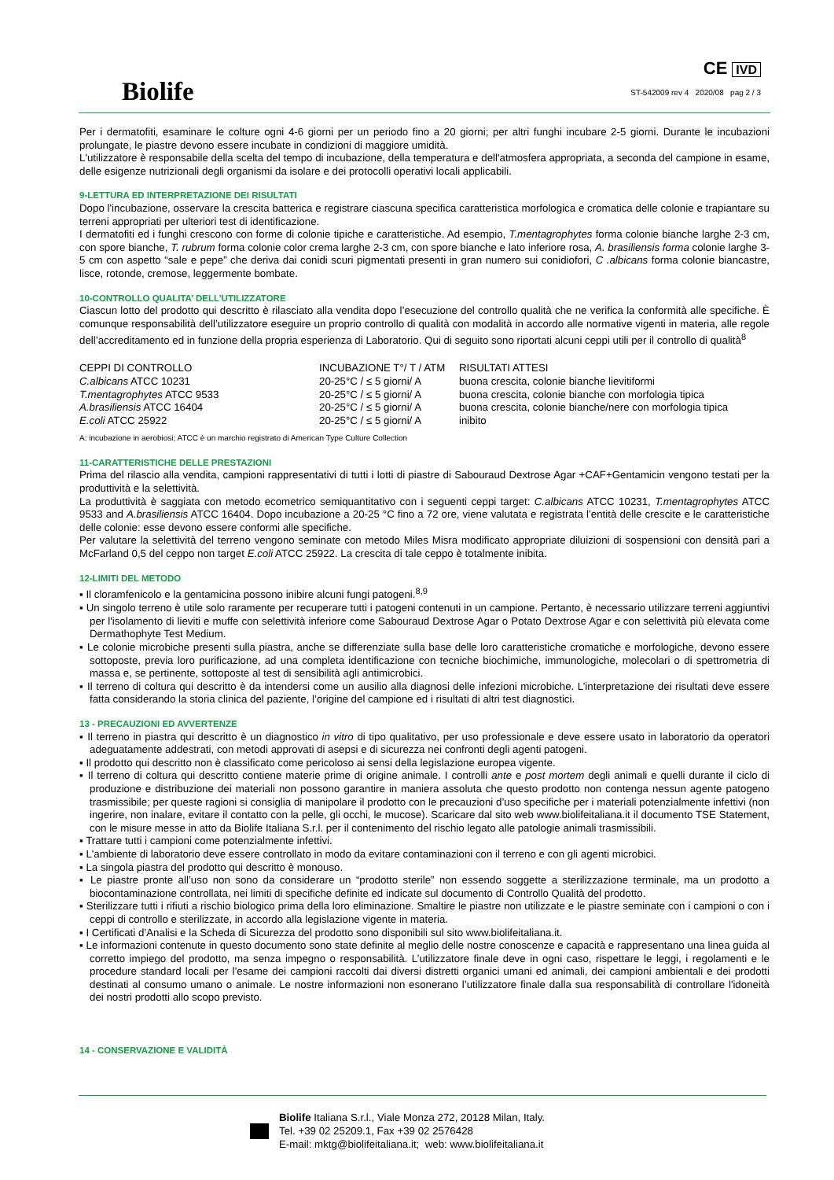Biolife
CE IVD
ST-542009 rev 4 2020/08 pag 2 / 3
Per i dermatofiti, esaminare le colture ogni 4-6 giorni per un periodo fino a 20 giorni; per altri funghi incubare 2-5 giorni. Durante le incubazioni prolungate, le piastre devono essere incubate in condizioni di maggiore umidità.
L'utilizzatore è responsabile della scelta del tempo di incubazione, della temperatura e dell'atmosfera appropriata, a seconda del campione in esame, delle esigenze nutrizionali degli organismi da isolare e dei protocolli operativi locali applicabili.
9-LETTURA ED INTERPRETAZIONE DEI RISULTATI
Dopo l'incubazione, osservare la crescita batterica e registrare ciascuna specifica caratteristica morfologica e cromatica delle colonie e trapiantare su terreni appropriati per ulteriori test di identificazione.
I dermatofiti ed i funghi crescono con forme di colonie tipiche e caratteristiche. Ad esempio, T.mentagrophytes forma colonie bianche larghe 2-3 cm, con spore bianche, T. rubrum forma colonie color crema larghe 2-3 cm, con spore bianche e lato inferiore rosa, A. brasiliensis forma colonie larghe 3-5 cm con aspetto “sale e pepe” che deriva dai conidi scuri pigmentati presenti in gran numero sui conidiofori, C .albicans forma colonie biancastre, lisce, rotonde, cremose, leggermente bombate.
10-CONTROLLO QUALITA’ DELL’UTILIZZATORE
Ciascun lotto del prodotto qui descritto è rilasciato alla vendita dopo l’esecuzione del controllo qualità che ne verifica la conformità alle specifiche. È comunque responsabilità dell’utilizzatore eseguire un proprio controllo di qualità con modalità in accordo alle normative vigenti in materia, alle regole dell’accreditamento ed in funzione della propria esperienza di Laboratorio. Qui di seguito sono riportati alcuni ceppi utili per il controllo di qualità<sup>8</sup>
| CEPPI DI CONTROLLO | INCUBAZIONE T°/ T / ATM | RISULTATI ATTESI |
| --- | --- | --- |
| C.albicans ATCC 10231 | 20-25°C / ≤ 5 giorni/ A | buona crescita, colonie bianche lievitiformi |
| T.mentagrophytes ATCC 9533 | 20-25°C / ≤ 5 giorni/ A | buona crescita, colonie bianche con morfologia tipica |
| A.brasiliensis ATCC 16404 | 20-25°C / ≤ 5 giorni/ A | buona crescita, colonie bianche/nere con morfologia tipica |
| E.coli ATCC 25922 | 20-25°C / ≤ 5 giorni/ A | inibito |
A: incubazione in aerobiosi; ATCC è un marchio registrato di American Type Culture Collection
11-CARATTERISTICHE DELLE PRESTAZIONI
Prima del rilascio alla vendita, campioni rappresentativi di tutti i lotti di piastre di Sabouraud Dextrose Agar +CAF+Gentamicin vengono testati per la produttività e la selettività.
La produttività è saggiata con metodo ecometrico semiquantitativo con i seguenti ceppi target: C.albicans ATCC 10231, T.mentagrophytes ATCC 9533 and A.brasiliensis ATCC 16404. Dopo incubazione a 20-25 °C fino a 72 ore, viene valutata e registrata l’entità delle crescite e le caratteristiche delle colonie: esse devono essere conformi alle specifiche.
Per valutare la selettività del terreno vengono seminate con metodo Miles Misra modificato appropriate diluizioni di sospensioni con densità pari a McFarland 0,5 del ceppo non target E.coli ATCC 25922. La crescita di tale ceppo è totalmente inibita.
12-LIMITI DEL METODO
▪ Il cloramfenicolo e la gentamicina possono inibire alcuni fungi patogeni.<sup>8,9</sup>
▪ Un singolo terreno è utile solo raramente per recuperare tutti i patogeni contenuti in un campione. Pertanto, è necessario utilizzare terreni aggiuntivi per l'isolamento di lieviti e muffe con selettività inferiore come Sabouraud Dextrose Agar o Potato Dextrose Agar e con selettività più elevata come Dermathophyte Test Medium.
▪ Le colonie microbiche presenti sulla piastra, anche se differenziate sulla base delle loro caratteristiche cromatiche e morfologiche, devono essere sottoposte, previa loro purificazione, ad una completa identificazione con tecniche biochimiche, immunologiche, molecolari o di spettrometria di massa e, se pertinente, sottoposte al test di sensibilità agli antimicrobici.
▪ Il terreno di coltura qui descritto è da intendersi come un ausilio alla diagnosi delle infezioni microbiche. L’interpretazione dei risultati deve essere fatta considerando la storia clinica del paziente, l’origine del campione ed i risultati di altri test diagnostici.
13 - PRECAUZIONI ED AVVERTENZE
▪ Il terreno in piastra qui descritto è un diagnostico in vitro di tipo qualitativo, per uso professionale e deve essere usato in laboratorio da operatori adeguatamente addestrati, con metodi approvati di asepsi e di sicurezza nei confronti degli agenti patogeni.
▪ Il prodotto qui descritto non è classificato come pericoloso ai sensi della legislazione europea vigente.
▪ Il terreno di coltura qui descritto contiene materie prime di origine animale. I controlli ante e post mortem degli animali e quelli durante il ciclo di produzione e distribuzione dei materiali non possono garantire in maniera assoluta che questo prodotto non contenga nessun agente patogeno trasmissibile; per queste ragioni si consiglia di manipolare il prodotto con le precauzioni d’uso specifiche per i materiali potenzialmente infettivi (non ingerire, non inalare, evitare il contatto con la pelle, gli occhi, le mucose). Scaricare dal sito web www.biolifeitaliana.it il documento TSE Statement, con le misure messe in atto da Biolife Italiana S.r.l. per il contenimento del rischio legato alle patologie animali trasmissibili.
▪ Trattare tutti i campioni come potenzialmente infettivi.
▪ L'ambiente di laboratorio deve essere controllato in modo da evitare contaminazioni con il terreno e con gli agenti microbici.
▪ La singola piastra del prodotto qui descritto è monouso.
▪ Le piastre pronte all’uso non sono da considerare un “prodotto sterile” non essendo soggette a sterilizzazione terminale, ma un prodotto a biocontaminazione controllata, nei limiti di specifiche definite ed indicate sul documento di Controllo Qualità del prodotto.
▪ Sterilizzare tutti i rifiuti a rischio biologico prima della loro eliminazione. Smaltire le piastre non utilizzate e le piastre seminate con i campioni o con i ceppi di controllo e sterilizzate, in accordo alla legislazione vigente in materia.
▪ I Certificati d’Analisi e la Scheda di Sicurezza del prodotto sono disponibili sul sito www.biolifeitaliana.it.
▪ Le informazioni contenute in questo documento sono state definite al meglio delle nostre conoscenze e capacità e rappresentano una linea guida al corretto impiego del prodotto, ma senza impegno o responsabilità. L’utilizzatore finale deve in ogni caso, rispettare le leggi, i regolamenti e le procedure standard locali per l’esame dei campioni raccolti dai diversi distretti organici umani ed animali, dei campioni ambientali e dei prodotti destinati al consumo umano o animale. Le nostre informazioni non esonerano l’utilizzatore finale dalla sua responsabilità di controllare l'idoneità dei nostri prodotti allo scopo previsto.
14 - CONSERVAZIONE E VALIDITÀ
Biolife Italiana S.r.l., Viale Monza 272, 20128 Milan, Italy.
Tel. +39 02 25209.1, Fax +39 02 2576428
E-mail: mktg@biolifeitaliana.it; web: www.biolifeitaliana.it